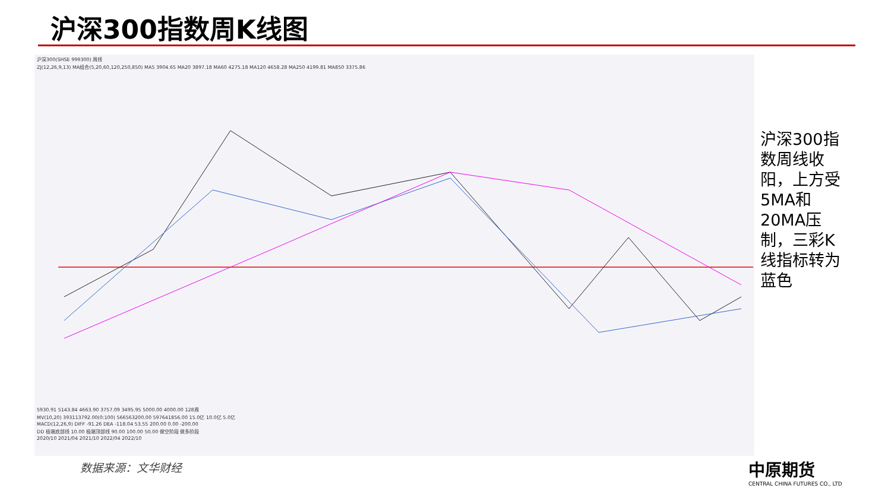沪深300指数周K线图
沪深300(SHSE 999300) 周线
ZJ(12,26,9,13) MA组合(5,20,60,120,250,850) MA5 3904.65 MA20 3897.18 MA60 4275.18 MA120 4658.28 MA250 4199.81 MA850 3375.86
5930.91 5143.84 4663.90 3757.09 3495.95 5000.00 4000.00 128周
MV(10,20) 393113792.00(0:100) 566563200.00 597641856.00 15.0亿 10.0亿 5.0亿
MACD(12,26,9) DIFF -91.26 DEA -118.04 53.55 200.00 0.00 -200.00
DD 极端底部线 10.00 极端顶部线 90.00 100.00 50.00 做空阶段 做多阶段
2020/10 2021/04 2021/10 2022/04 2022/10
沪深300指数周线收阳，上方受5MA和20MA压制，三彩K线指标转为蓝色
数据来源：文华财经
中原期货
CENTRAL CHINA FUTURES CO., LTD